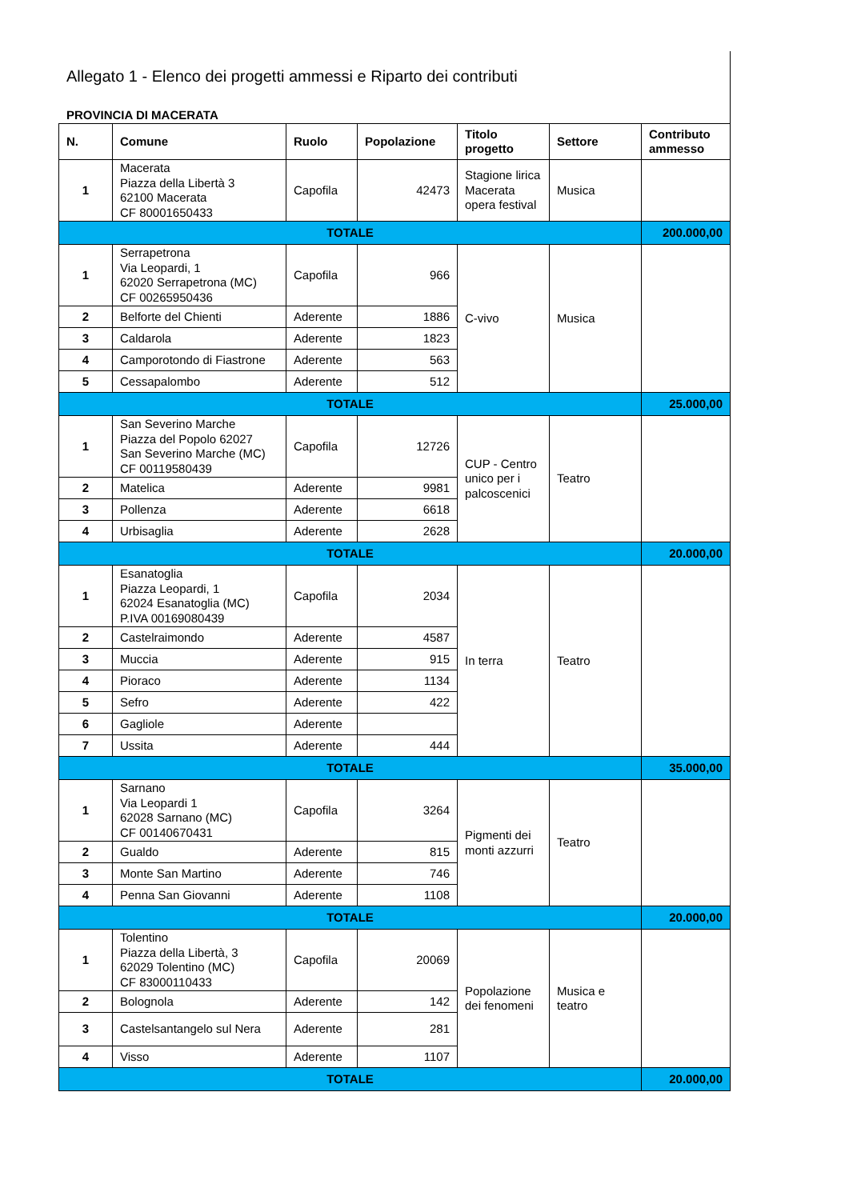Allegato 1 - Elenco dei progetti ammessi e Riparto dei contributi
PROVINCIA DI MACERATA
| N. | Comune | Ruolo | Popolazione | Titolo progetto | Settore | Contributo ammesso |
| --- | --- | --- | --- | --- | --- | --- |
| 1 | Macerata Piazza della Libertà 3 62100 Macerata CF 80001650433 | Capofila | 42473 | Stagione lirica Macerata opera festival | Musica | |
| TOTALE | | | | | | 200.000,00 |
| 1 | Serrapetrona Via Leopardi, 1 62020 Serrapetrona (MC) CF 00265950436 | Capofila | 966 | C-vivo | Musica | |
| 2 | Belforte del Chienti | Aderente | 1886 | | | |
| 3 | Caldarola | Aderente | 1823 | | | |
| 4 | Camporotondo di Fiastrone | Aderente | 563 | | | |
| 5 | Cessapalombo | Aderente | 512 | | | |
| TOTALE | | | | | | 25.000,00 |
| 1 | San Severino Marche Piazza del Popolo 62027 San Severino Marche (MC) CF 00119580439 | Capofila | 12726 | CUP - Centro unico per i palcoscenici | Teatro | |
| 2 | Matelica | Aderente | 9981 | | | |
| 3 | Pollenza | Aderente | 6618 | | | |
| 4 | Urbisaglia | Aderente | 2628 | | | |
| TOTALE | | | | | | 20.000,00 |
| 1 | Esanatoglia Piazza Leopardi, 1 62024 Esanatoglia (MC) P.IVA 00169080439 | Capofila | 2034 | In terra | Teatro | |
| 2 | Castelraimondo | Aderente | 4587 | | | |
| 3 | Muccia | Aderente | 915 | | | |
| 4 | Pioraco | Aderente | 1134 | | | |
| 5 | Sefro | Aderente | 422 | | | |
| 6 | Gagliole | Aderente | | | | |
| 7 | Ussita | Aderente | 444 | | | |
| TOTALE | | | | | | 35.000,00 |
| 1 | Sarnano Via Leopardi 1 62028 Sarnano (MC) CF 00140670431 | Capofila | 3264 | Pigmenti dei monti azzurri | Teatro | |
| 2 | Gualdo | Aderente | 815 | | | |
| 3 | Monte San Martino | Aderente | 746 | | | |
| 4 | Penna San Giovanni | Aderente | 1108 | | | |
| TOTALE | | | | | | 20.000,00 |
| 1 | Tolentino Piazza della Libertà, 3 62029 Tolentino (MC) CF 83000110433 | Capofila | 20069 | Popolazione dei fenomeni | Musica e teatro | |
| 2 | Bolognola | Aderente | 142 | | | |
| 3 | Castelsantangelo sul Nera | Aderente | 281 | | | |
| 4 | Visso | Aderente | 1107 | | | |
| TOTALE | | | | | | 20.000,00 |